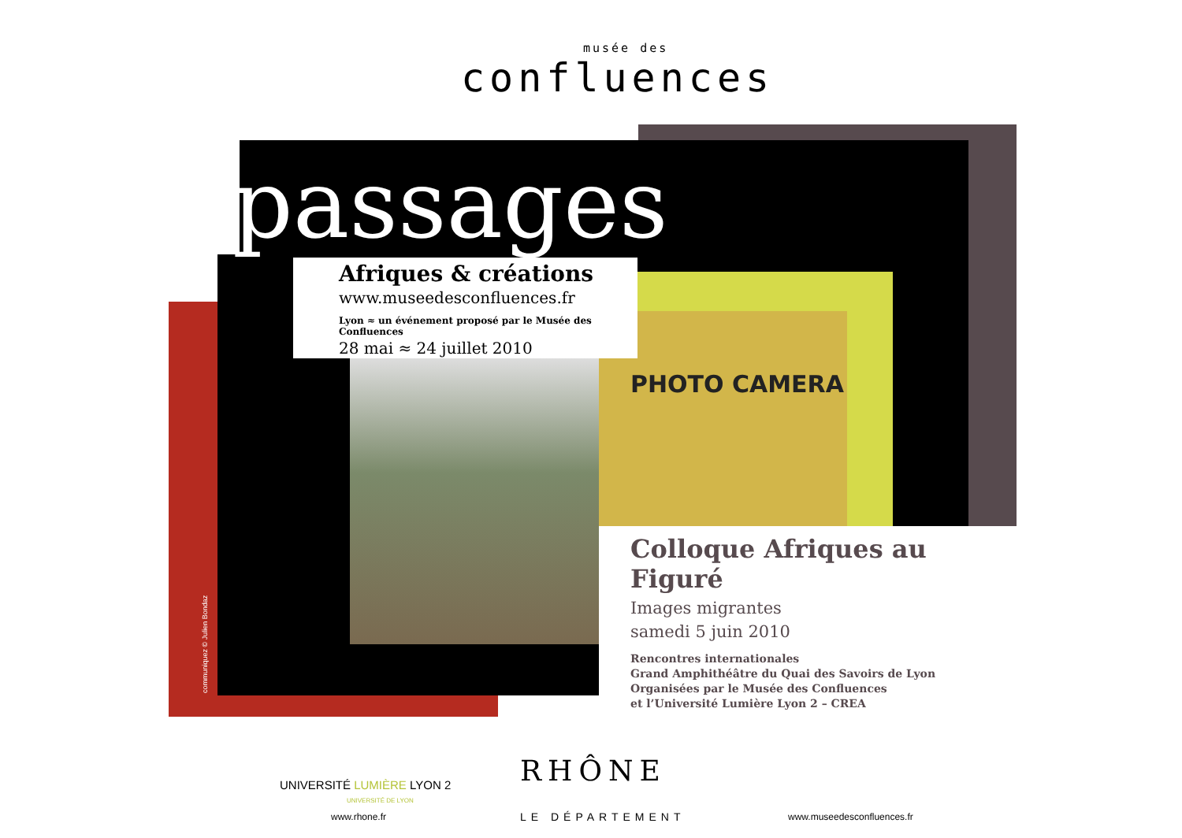PHOTO CAMERA
musée des
confluences
passages
Afriques & créations
www.museedesconfluences.fr
Lyon ≈ un événement proposé par le Musée des Confluences
28 mai ≈ 24 juillet 2010
Colloque Afriques au Figuré
Images migrantes
samedi 5 juin 2010
Rencontres internationales
Grand Amphithéâtre du Quai des Savoirs de Lyon
Organisées par le Musée des Confluences
et l’Université Lumière Lyon 2 – CREA
communiquez © Julien Bondaz
UNIVERSITÉ LUMIÈRE LYON 2
UNIVERSITÉ DE LYON
RHÔNE
www.rhone.fr LE DÉPARTEMENT www.museedesconfluences.fr